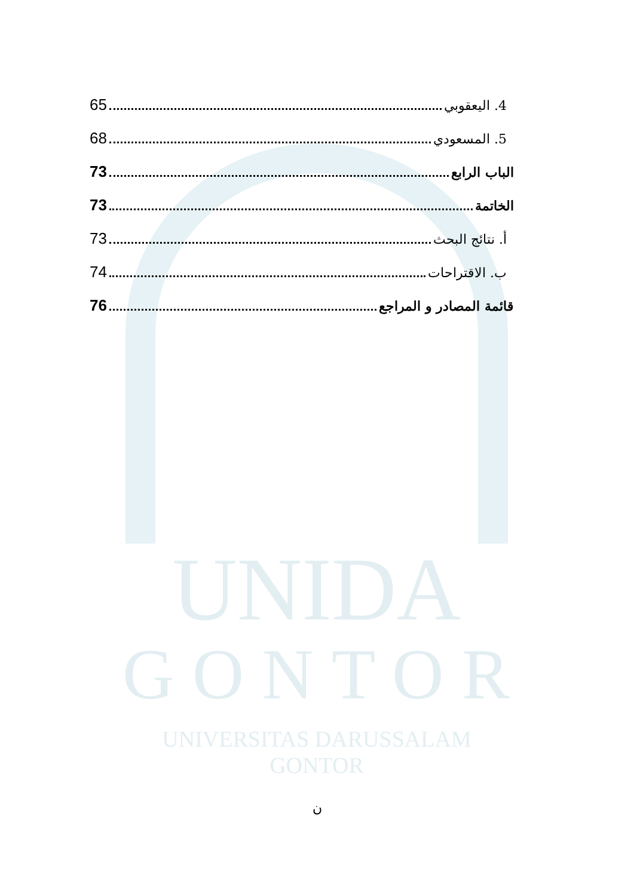UNIDA
GONTOR
UNIVERSITAS DARUSSALAM GONTOR
4. اليعقوبي 65
5. المسعودي 68
الباب الرابع 73
الخاتمة 73
أ. نتائج البحث 73
ب. الاقتراحات 74
قائمة المصادر و المراجع 76
ن